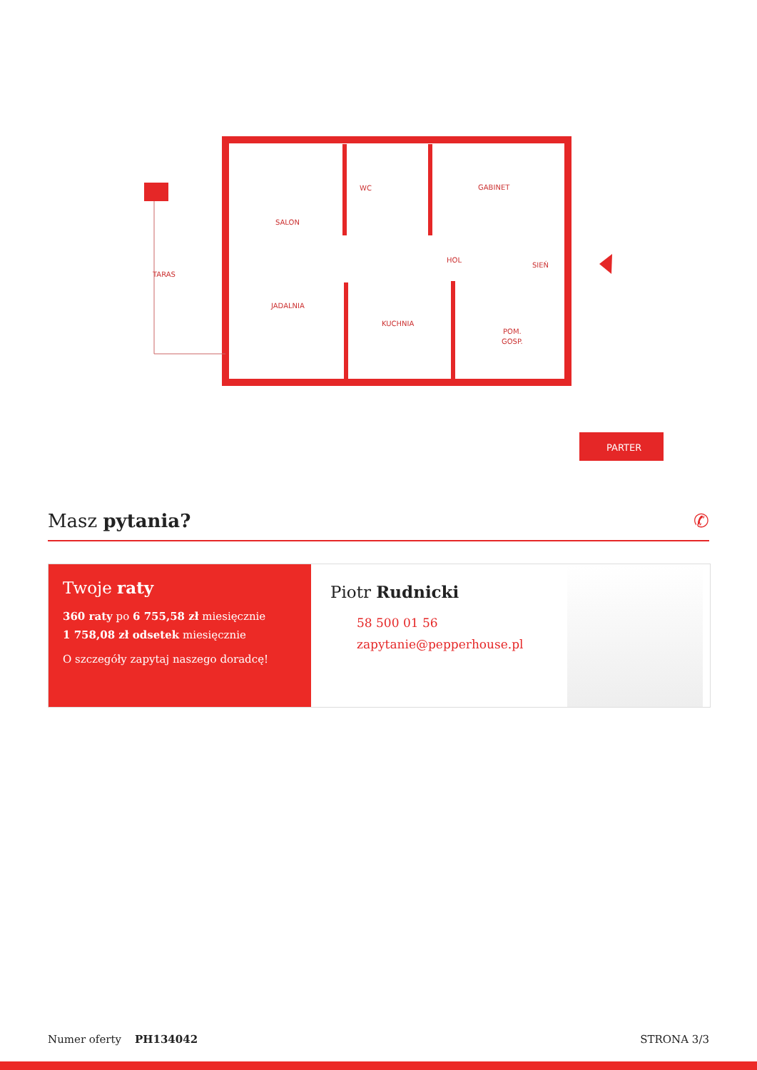SALON
WC
GABINET
TARAS
HOL
SIEŃ
JADALNIA
KUCHNIA
POM.
GOSP.
PARTER
Masz pytania? ✆
Twoje raty
360 raty po 6 755,58 zł miesięcznie
1 758,08 zł odsetek miesięcznie
O szczegóły zapytaj naszego doradcę!
Piotr Rudnicki
58 500 01 56
zapytanie@pepperhouse.pl
Numer oferty PH134042 STRONA 3/3